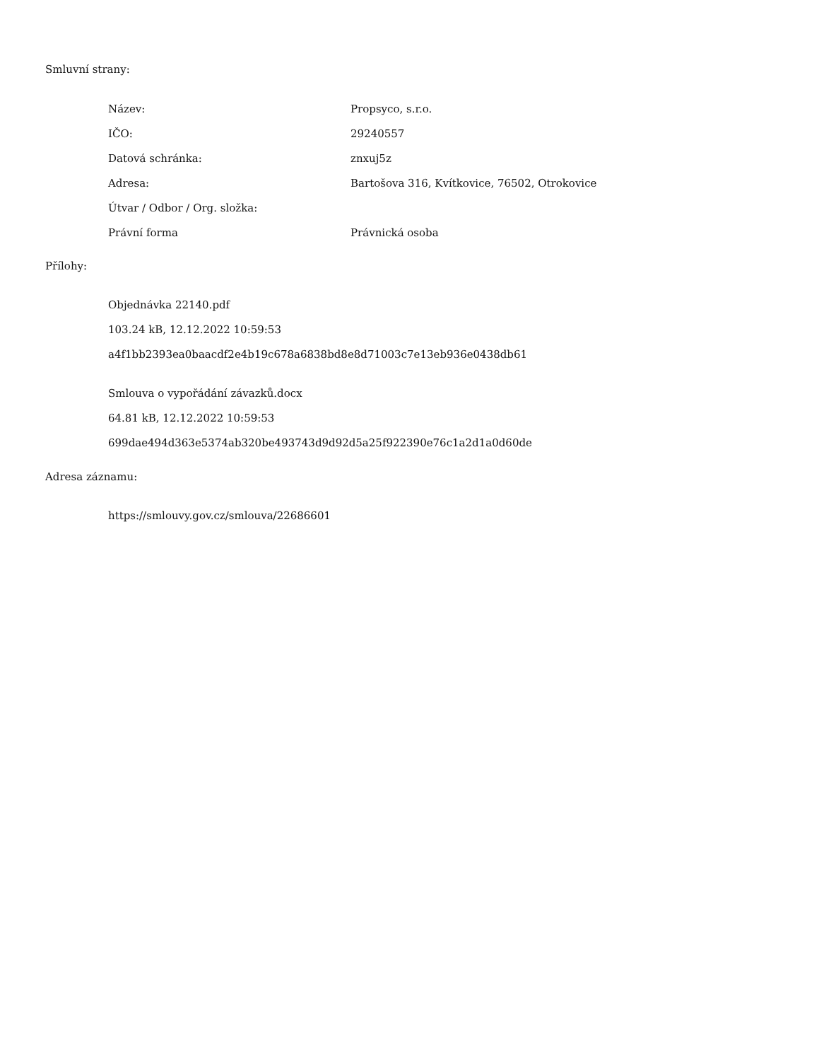Smluvní strany:
| Název: | Propsyco, s.r.o. |
| IČO: | 29240557 |
| Datová schránka: | znxuj5z |
| Adresa: | Bartošova 316, Kvítkovice, 76502, Otrokovice |
| Útvar / Odbor / Org. složka: | |
| Právní forma | Právnická osoba |
Přílohy:
Objednávka 22140.pdf
103.24 kB, 12.12.2022 10:59:53
a4f1bb2393ea0baacdf2e4b19c678a6838bd8e8d71003c7e13eb936e0438db61
Smlouva o vypořádání závazků.docx
64.81 kB, 12.12.2022 10:59:53
699dae494d363e5374ab320be493743d9d92d5a25f922390e76c1a2d1a0d60de
Adresa záznamu:
https://smlouvy.gov.cz/smlouva/22686601